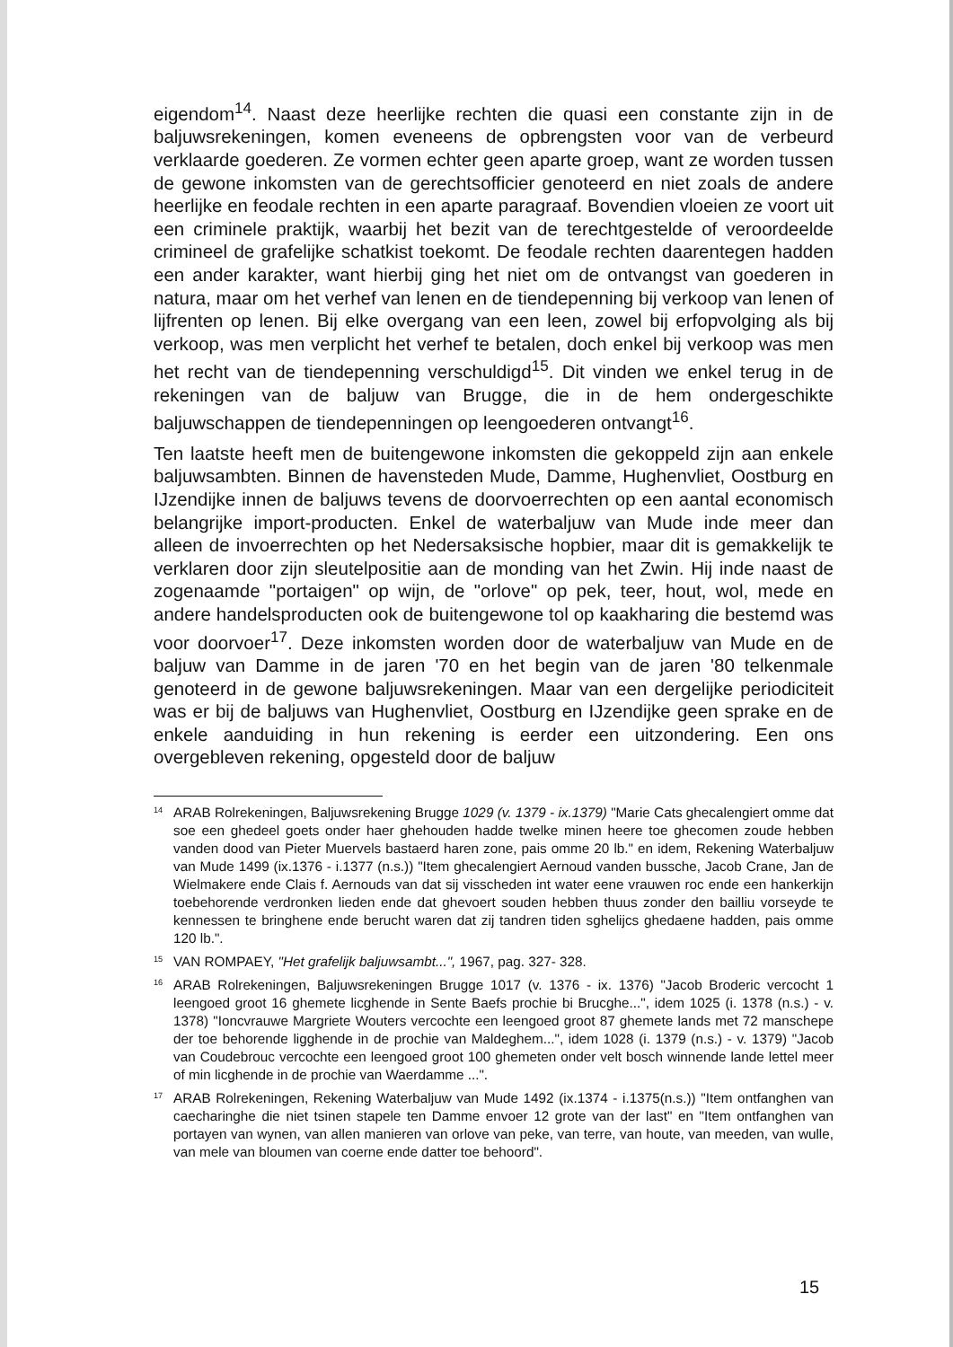eigendom<sup>14</sup>. Naast deze heerlijke rechten die quasi een constante zijn in de baljuwsrekeningen, komen eveneens de opbrengsten voor van de verbeurd verklaarde goederen. Ze vormen echter geen aparte groep, want ze worden tussen de gewone inkomsten van de gerechtsofficier genoteerd en niet zoals de andere heerlijke en feodale rechten in een aparte paragraaf. Bovendien vloeien ze voort uit een criminele praktijk, waarbij het bezit van de terechtgestelde of veroordeelde crimineel de grafelijke schatkist toekomt. De feodale rechten daarentegen hadden een ander karakter, want hierbij ging het niet om de ontvangst van goederen in natura, maar om het verhef van lenen en de tiendepenning bij verkoop van lenen of lijfrenten op lenen. Bij elke overgang van een leen, zowel bij erfopvolging als bij verkoop, was men verplicht het verhef te betalen, doch enkel bij verkoop was men het recht van de tiendepenning verschuldigd<sup>15</sup>. Dit vinden we enkel terug in de rekeningen van de baljuw van Brugge, die in de hem ondergeschikte baljuwschappen de tiendepenningen op leengoederen ontvangt<sup>16</sup>.
Ten laatste heeft men de buitengewone inkomsten die gekoppeld zijn aan enkele baljuwsambten. Binnen de havensteden Mude, Damme, Hughenvliet, Oostburg en IJzendijke innen de baljuws tevens de doorvoerrechten op een aantal economisch belangrijke import-producten. Enkel de waterbaljuw van Mude inde meer dan alleen de invoerrechten op het Nedersaksische hopbier, maar dit is gemakkelijk te verklaren door zijn sleutelpositie aan de monding van het Zwin. Hij inde naast de zogenaamde "portaigen" op wijn, de "orlove" op pek, teer, hout, wol, mede en andere handelsproducten ook de buitengewone tol op kaakharing die bestemd was voor doorvoer<sup>17</sup>. Deze inkomsten worden door de waterbaljuw van Mude en de baljuw van Damme in de jaren '70 en het begin van de jaren '80 telkenmale genoteerd in de gewone baljuwsrekeningen. Maar van een dergelijke periodiciteit was er bij de baljuws van Hughenvliet, Oostburg en IJzendijke geen sprake en de enkele aanduiding in hun rekening is eerder een uitzondering. Een ons overgebleven rekening, opgesteld door de baljuw
<sup>14</sup> ARAB Rolrekeningen, Baljuwsrekening Brugge 1029 (v. 1379 - ix.1379) "Marie Cats ghecalengiert omme dat soe een ghedeel goets onder haer ghehouden hadde twelke minen heere toe ghecomen zoude hebben vanden dood van Pieter Muervels bastaerd haren zone, pais omme 20 lb." en idem, Rekening Waterbaljuw van Mude 1499 (ix.1376 - i.1377 (n.s.)) "Item ghecalengiert Aernoud vanden bussche, Jacob Crane, Jan de Wielmakere ende Clais f. Aernouds van dat sij visscheden int water eene vrauwen roc ende een hankerkijn toebehorende verdronken lieden ende dat ghevoert souden hebben thuus zonder den bailliu vorseyde te kennessen te bringhene ende berucht waren dat zij tandren tiden sghelijcs ghedaene hadden, pais omme 120 lb.".
<sup>15</sup> VAN ROMPAEY, "Het grafelijk baljuwsambt...", 1967, pag. 327- 328.
<sup>16</sup> ARAB Rolrekeningen, Baljuwsrekeningen Brugge 1017 (v. 1376 - ix. 1376) "Jacob Broderic vercocht 1 leengoed groot 16 ghemete licghende in Sente Baefs prochie bi Brucghe...", idem 1025 (i. 1378 (n.s.) - v. 1378) "Ioncvrauwe Margriete Wouters vercochte een leengoed groot 87 ghemete lands met 72 manschepe der toe behorende ligghende in de prochie van Maldeghem...", idem 1028 (i. 1379 (n.s.) - v. 1379) "Jacob van Coudebrouc vercochte een leengoed groot 100 ghemeten onder velt bosch winnende lande lettel meer of min licghende in de prochie van Waerdamme ...".
<sup>17</sup> ARAB Rolrekeningen, Rekening Waterbaljuw van Mude 1492 (ix.1374 - i.1375(n.s.)) "Item ontfanghen van caecharinghe die niet tsinen stapele ten Damme envoer 12 grote van der last" en "Item ontfanghen van portayen van wynen, van allen manieren van orlove van peke, van terre, van houte, van meeden, van wulle, van mele van bloumen van coerne ende datter toe behoord".
15